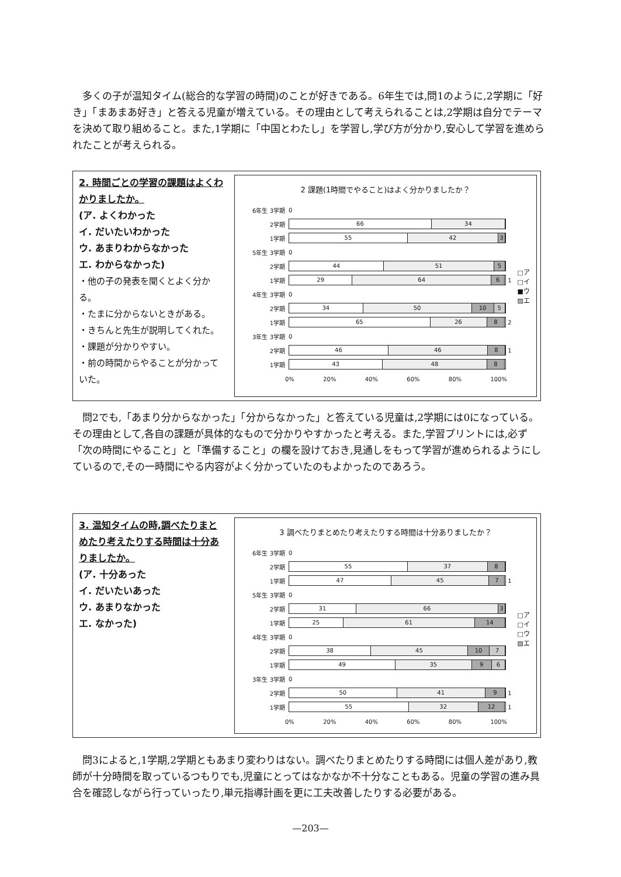多くの子が温知タイム(総合的な学習の時間)のことが好きである。6年生では,問1のように,2学期に「好き」「まあまあ好き」と答える児童が増えている。その理由として考えられることは,2学期は自分でテーマを決めて取り組めること。また,1学期に「中国とわたし」を学習し,学び方が分かり,安心して学習を進められたことが考えられる。
2. 時間ごとの学習の課題はよくわかりましたか。
(ア. よくわかった
イ. だいたいわかった
ウ. あまりわからなかった
エ. わからなかった)
・他の子の発表を聞くとよく分かる。
・たまに分からないときがある。
・きちんと先生が説明してくれた。
・課題が分かりやすい。
・前の時間からやることが分かっていた。
2 課題(1時間でやること)はよく分かりましたか？
6年生 3学期
0
2学期
66 34
1学期
55 42 3
5年生 3学期
0
2学期
44 51 5
1学期
29 64 6
1
4年生 3学期
0
2学期
34 50 10 5
1学期
65 26 8
2
3年生 3学期
0
2学期
46 46 8
1
1学期
43 48 8
0% 20% 40% 60% 80% 100%
□ア
□イ
■ウ
▨エ
　問2でも,「あまり分からなかった」「分からなかった」と答えている児童は,2学期には0になっている。その理由として,各自の課題が具体的なもので分かりやすかったと考える。また,学習プリントには,必ず「次の時間にやること」と「準備すること」の欄を設けておき,見通しをもって学習が進められるようにしているので,その一時間にやる内容がよく分かっていたのもよかったのであろう。
3. 温知タイムの時,調べたりまとめたり考えたりする時間は十分ありましたか。
(ア. 十分あった
イ. だいたいあった
ウ. あまりなかった
エ. なかった)
3 調べたりまとめたり考えたりする時間は十分ありましたか？
6年生 3学期
0
2学期
55 37 8
1学期
47 45 7
1
5年生 3学期
0
2学期
31 66 3
1学期
25 61 14
4年生 3学期
0
2学期
38 45 10 7
1学期
49 35 9 6
3年生 3学期
0
2学期
50 41 9
1
1学期
55 32 12
1
0% 20% 40% 60% 80% 100%
□ア
□イ
□ウ
▨エ
　問3によると,1学期,2学期ともあまり変わりはない。調べたりまとめたりする時間には個人差があり,教師が十分時間を取っているつもりでも,児童にとってはなかなか不十分なこともある。児童の学習の進み具合を確認しながら行っていったり,単元指導計画を更に工夫改善したりする必要がある。
—203—